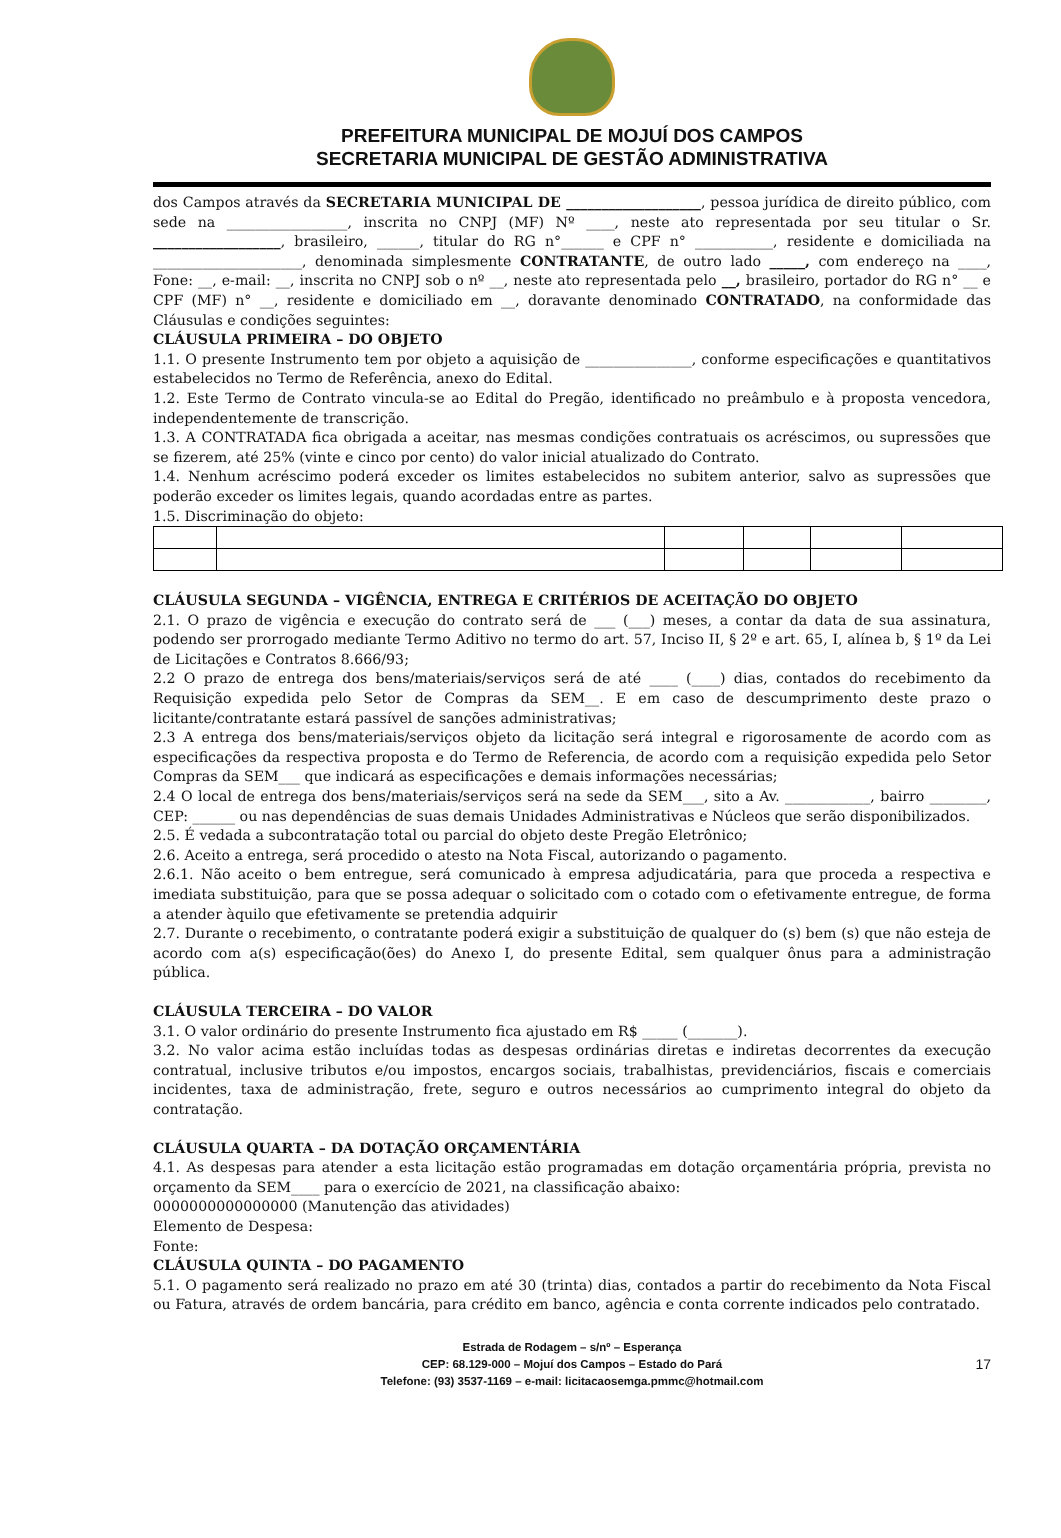PREFEITURA MUNICIPAL DE MOJUÍ DOS CAMPOS
SECRETARIA MUNICIPAL DE GESTÃO ADMINISTRATIVA
dos Campos através da SECRETARIA MUNICIPAL DE ___________________, pessoa jurídica de direito público, com sede na _________________, inscrita no CNPJ (MF) Nº ____, neste ato representada por seu titular o Sr. __________________, brasileiro, ______, titular do RG n°______ e CPF n° ___________, residente e domiciliada na _____________________, denominada simplesmente CONTRATANTE, de outro lado _____, com endereço na ____, Fone: __, e-mail: __, inscrita no CNPJ sob o nº __, neste ato representada pelo __, brasileiro, portador do RG n° __ e CPF (MF) n° __, residente e domiciliado em __, doravante denominado CONTRATADO, na conformidade das Cláusulas e condições seguintes:
CLÁUSULA PRIMEIRA – DO OBJETO
1.1. O presente Instrumento tem por objeto a aquisição de _______________, conforme especificações e quantitativos estabelecidos no Termo de Referência, anexo do Edital.
1.2. Este Termo de Contrato vincula-se ao Edital do Pregão, identificado no preâmbulo e à proposta vencedora, independentemente de transcrição.
1.3. A CONTRATADA fica obrigada a aceitar, nas mesmas condições contratuais os acréscimos, ou supressões que se fizerem, até 25% (vinte e cinco por cento) do valor inicial atualizado do Contrato.
1.4. Nenhum acréscimo poderá exceder os limites estabelecidos no subitem anterior, salvo as supressões que poderão exceder os limites legais, quando acordadas entre as partes.
1.5. Discriminação do objeto:
CLÁUSULA SEGUNDA – VIGÊNCIA, ENTREGA E CRITÉRIOS DE ACEITAÇÃO DO OBJETO
2.1. O prazo de vigência e execução do contrato será de ___ (___) meses, a contar da data de sua assinatura, podendo ser prorrogado mediante Termo Aditivo no termo do art. 57, Inciso II, § 2º e art. 65, I, alínea b, § 1º da Lei de Licitações e Contratos 8.666/93;
2.2 O prazo de entrega dos bens/materiais/serviços será de até ____ (____) dias, contados do recebimento da Requisição expedida pelo Setor de Compras da SEM__. E em caso de descumprimento deste prazo o licitante/contratante estará passível de sanções administrativas;
2.3 A entrega dos bens/materiais/serviços objeto da licitação será integral e rigorosamente de acordo com as especificações da respectiva proposta e do Termo de Referencia, de acordo com a requisição expedida pelo Setor Compras da SEM___ que indicará as especificações e demais informações necessárias;
2.4 O local de entrega dos bens/materiais/serviços será na sede da SEM___, sito a Av. ____________, bairro ________, CEP: ______ ou nas dependências de suas demais Unidades Administrativas e Núcleos que serão disponibilizados.
2.5. É vedada a subcontratação total ou parcial do objeto deste Pregão Eletrônico;
2.6. Aceito a entrega, será procedido o atesto na Nota Fiscal, autorizando o pagamento.
2.6.1. Não aceito o bem entregue, será comunicado à empresa adjudicatária, para que proceda a respectiva e imediata substituição, para que se possa adequar o solicitado com o cotado com o efetivamente entregue, de forma a atender àquilo que efetivamente se pretendia adquirir
2.7. Durante o recebimento, o contratante poderá exigir a substituição de qualquer do (s) bem (s) que não esteja de acordo com a(s) especificação(ões) do Anexo I, do presente Edital, sem qualquer ônus para a administração pública.
CLÁUSULA TERCEIRA – DO VALOR
3.1. O valor ordinário do presente Instrumento fica ajustado em R$ _____ (_______).
3.2. No valor acima estão incluídas todas as despesas ordinárias diretas e indiretas decorrentes da execução contratual, inclusive tributos e/ou impostos, encargos sociais, trabalhistas, previdenciários, fiscais e comerciais incidentes, taxa de administração, frete, seguro e outros necessários ao cumprimento integral do objeto da contratação.
CLÁUSULA QUARTA – DA DOTAÇÃO ORÇAMENTÁRIA
4.1. As despesas para atender a esta licitação estão programadas em dotação orçamentária própria, prevista no orçamento da SEM____ para o exercício de 2021, na classificação abaixo:
0000000000000000 (Manutenção das atividades)
Elemento de Despesa:
Fonte:
CLÁUSULA QUINTA – DO PAGAMENTO
5.1. O pagamento será realizado no prazo em até 30 (trinta) dias, contados a partir do recebimento da Nota Fiscal ou Fatura, através de ordem bancária, para crédito em banco, agência e conta corrente indicados pelo contratado.
Estrada de Rodagem – s/nº – Esperança
CEP: 68.129-000 – Mojuí dos Campos – Estado do Pará
17
Telefone: (93) 3537-1169 – e-mail: licitacaosemga.pmmc@hotmail.com